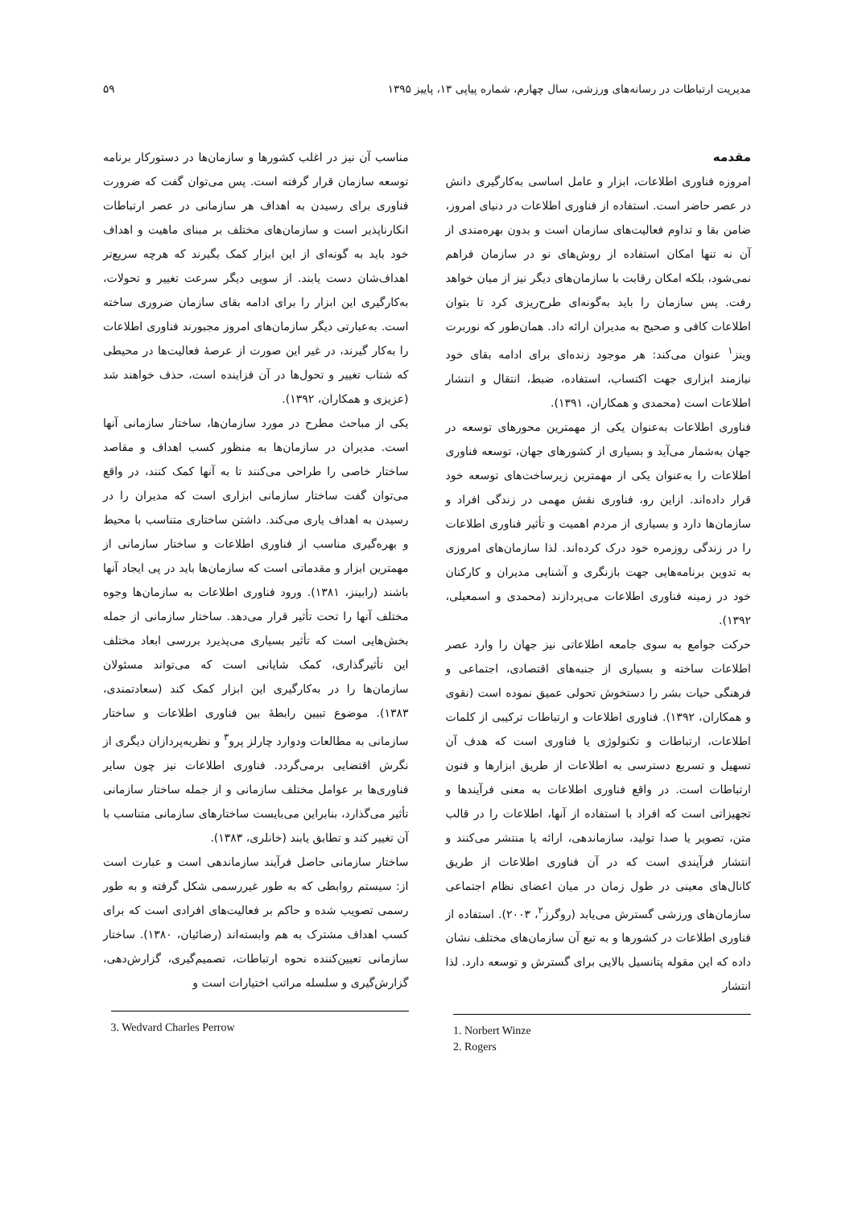مدیریت ارتباطات در رسانه‌های ورزشی، سال چهارم، شماره پیاپی ۱۳، پاییز ۱۳۹۵ ۵۹
مقدمه
امروزه فناوری اطلاعات، ابزار و عامل اساسی به‌کارگیری دانش در عصر حاضر است. استفاده از فناوری اطلاعات در دنیای امروز، ضامن بقا و تداوم فعالیت‌های سازمان است و بدون بهره‌مندی از آن نه تنها امکان استفاده از روش‌های نو در سازمان فراهم نمی‌شود، بلکه امکان رقابت با سازمان‌های دیگر نیز از میان خواهد رفت. پس سازمان را باید به‌گونه‌ای طرح‌ریزی کرد تا بتوان اطلاعات کافی و صحیح به مدیران ارائه داد. همان‌طور که نوربرت وینز<sup>۱</sup> عنوان می‌کند: هر موجود زنده‌ای برای ادامه بقای خود نیازمند ابزاری جهت اکتساب، استفاده، ضبط، انتقال و انتشار اطلاعات است (محمدی و همکاران، ۱۳۹۱).
فناوری اطلاعات به‌عنوان یکی از مهمترین محورهای توسعه در جهان به‌شمار می‌آید و بسیاری از کشورهای جهان، توسعه فناوری اطلاعات را به‌عنوان یکی از مهمترین زیرساخت‌های توسعه خود قرار داده‌اند. ازاین رو، فناوری نقش مهمی در زندگی افراد و سازمان‌ها دارد و بسیاری از مردم اهمیت و تأثیر فناوری اطلاعات را در زندگی روزمره خود درک کرده‌اند. لذا سازمان‌های امروزی به تدوین برنامه‌هایی جهت بازنگری و آشنایی مدیران و کارکنان خود در زمینه فناوری اطلاعات می‌پردازند (محمدی و اسمعیلی، ۱۳۹۲).
حرکت جوامع به سوی جامعه اطلاعاتی نیز جهان را وارد عصر اطلاعات ساخته و بسیاری از جنبه‌های اقتصادی، اجتماعی و فرهنگی حیات بشر را دستخوش تحولی عمیق نموده است (نقوی و همکاران، ۱۳۹۲). فناوری اطلاعات و ارتباطات ترکیبی از کلمات اطلاعات، ارتباطات و تکنولوژی یا فناوری است که هدف آن تسهیل و تسریع دسترسی به اطلاعات از طریق ابزارها و فنون ارتباطات است. در واقع فناوری اطلاعات به معنی فرآیندها و تجهیزاتی است که افراد با استفاده از آنها، اطلاعات را در قالب متن، تصویر یا صدا تولید، سازماندهی، ارائه یا منتشر می‌کنند و انتشار فرآیندی است که در آن فناوری اطلاعات از طریق کانال‌های معینی در طول زمان در میان اعضای نظام اجتماعی سازمان‌های ورزشی گسترش می‌یابد (روگرز<sup>۲</sup>، ۲۰۰۳). استفاده از فناوری اطلاعات در کشورها و به تبع آن سازمان‌های مختلف نشان داده که این مقوله پتانسیل بالایی برای گسترش و توسعه دارد. لذا انتشار
1. Norbert Winze
2. Rogers
مناسب آن نیز در اغلب کشورها و سازمان‌ها در دستورکار برنامه توسعه سازمان قرار گرفته است. پس می‌توان گفت که ضرورت فناوری برای رسیدن به اهداف هر سازمانی در عصر ارتباطات انکارناپذیر است و سازمان‌های مختلف بر مبنای ماهیت و اهداف خود باید به گونه‌ای از این ابزار کمک بگیرند که هرچه سریع‌تر اهداف‌شان دست یابند. از سویی دیگر سرعت تغییر و تحولات، به‌کارگیری این ابزار را برای ادامه بقای سازمان ضروری ساخته است. به‌عبارتی دیگر سازمان‌های امروز مجبورند فناوری اطلاعات را به‌کار گیرند، در غیر این صورت از عرصهٔ فعالیت‌ها در محیطی که شتاب تغییر و تحول‌ها در آن فزاینده است، حذف خواهند شد (عزیزی و همکاران، ۱۳۹۲).
یکی از مباحث مطرح در مورد سازمان‌ها، ساختار سازمانی آنها است. مدیران در سازمان‌ها به منظور کسب اهداف و مقاصد ساختار خاصی را طراحی می‌کنند تا به آنها کمک کنند، در واقع می‌توان گفت ساختار سازمانی ابزاری است که مدیران را در رسیدن به اهداف یاری می‌کند. داشتن ساختاری متناسب با محیط و بهره‌گیری مناسب از فناوری اطلاعات و ساختار سازمانی از مهمترین ابزار و مقدماتی است که سازمان‌ها باید در پی ایجاد آنها باشند (رابینز، ۱۳۸۱). ورود فناوری اطلاعات به سازمان‌ها وجوه مختلف آنها را تحت تأثیر قرار می‌دهد. ساختار سازمانی از جمله بخش‌هایی است که تأثیر بسیاری می‌پذیرد بررسی ابعاد مختلف این تأثیرگذاری، کمک شایانی است که می‌تواند مسئولان سازمان‌ها را در به‌کارگیری این ابزار کمک کند (سعادتمندی، ۱۳۸۳). موضوع تبیین رابطهٔ بین فناوری اطلاعات و ساختار سازمانی به مطالعات ودوارد چارلز پرو<sup>۳</sup> و نظریه‌پردازان دیگری از نگرش اقتضایی برمی‌گردد. فناوری اطلاعات نیز چون سایر فناوری‌ها بر عوامل مختلف سازمانی و از جمله ساختار سازمانی تأثیر می‌گذارد، بنابراین می‌بایست ساختارهای سازمانی متناسب با آن تغییر کند و تطابق یابند (خانلری، ۱۳۸۳).
ساختار سازمانی حاصل فرآیند سازماندهی است و عبارت است از: سیستم روابطی که به طور غیررسمی شکل گرفته و به طور رسمی تصویب شده و حاکم بر فعالیت‌های افرادی است که برای کسب اهداف مشترک به هم وابسته‌اند (رضائیان، ۱۳۸۰). ساختار سازمانی تعیین‌کننده نحوه ارتباطات، تصمیم‌گیری، گزارش‌دهی، گزارش‌گیری و سلسله مراتب اختیارات است و
3. Wedvard Charles Perrow